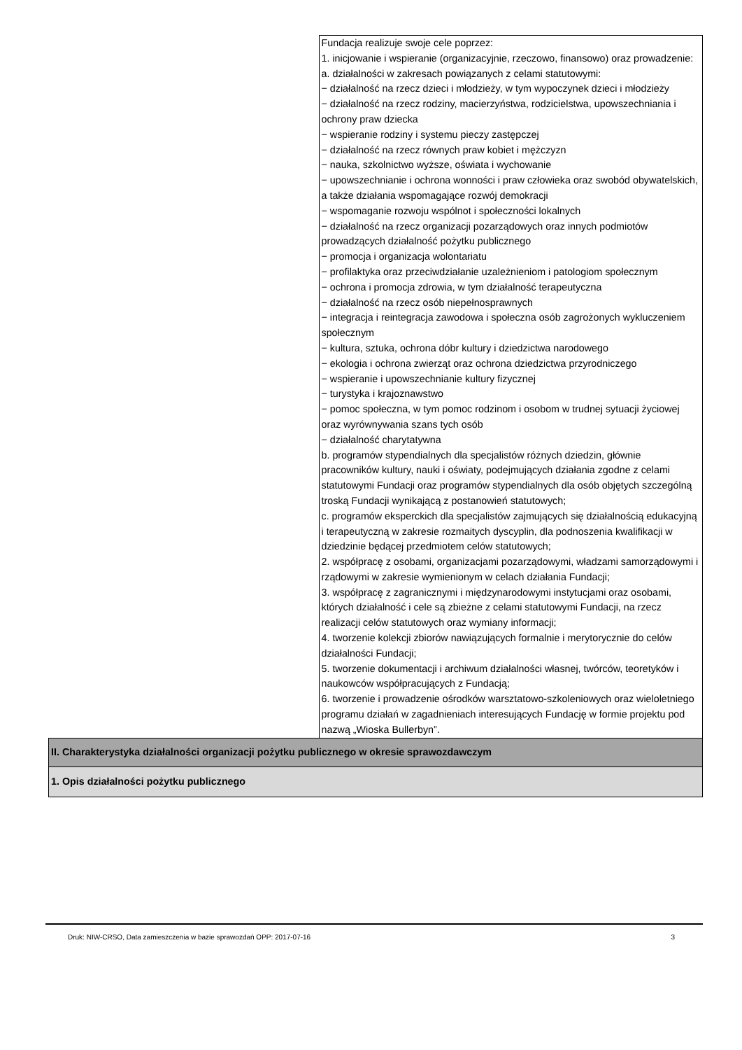| | Fundacja realizuje swoje cele poprzez: 1. inicjowanie i wspieranie (organizacyjnie, rzeczowo, finansowo) oraz prowadzenie: a. działalności w zakresach powiązanych z celami statutowymi: − działalność na rzecz dzieci i młodzieży, w tym wypoczynek dzieci i młodzieży − działalność na rzecz rodziny, macierzyństwa, rodzicielstwa, upowszechniania i ochrony praw dziecka − wspieranie rodziny i systemu pieczy zastępczej − działalność na rzecz równych praw kobiet i mężczyzn − nauka, szkolnictwo wyższe, oświata i wychowanie − upowszechnianie i ochrona wonności i praw człowieka oraz swobód obywatelskich, a także działania wspomagające rozwój demokracji − wspomaganie rozwoju wspólnot i społeczności lokalnych − działalność na rzecz organizacji pozarządowych oraz innych podmiotów prowadzących działalność pożytku publicznego − promocja i organizacja wolontariatu − profilaktyka oraz przeciwdziałanie uzależnieniom i patologiom społecznym − ochrona i promocja zdrowia, w tym działalność terapeutyczna − działalność na rzecz osób niepełnosprawnych − integracja i reintegracja zawodowa i społeczna osób zagrożonych wykluczeniem społecznym − kultura, sztuka, ochrona dóbr kultury i dziedzictwa narodowego − ekologia i ochrona zwierząt oraz ochrona dziedzictwa przyrodniczego − wspieranie i upowszechnianie kultury fizycznej − turystyka i krajoznawstwo − pomoc społeczna, w tym pomoc rodzinom i osobom w trudnej sytuacji życiowej oraz wyrównywania szans tych osób − działalność charytatywna b. programów stypendialnych dla specjalistów różnych dziedzin, głównie pracowników kultury, nauki i oświaty, podejmujących działania zgodne z celami statutowymi Fundacji oraz programów stypendialnych dla osób objętych szczególną troską Fundacji wynikającą z postanowień statutowych; c. programów eksperckich dla specjalistów zajmujących się działalnością edukacyjną i terapeutyczną w zakresie rozmaitych dyscyplin, dla podnoszenia kwalifikacji w dziedzinie będącej przedmiotem celów statutowych; 2. współpracę z osobami, organizacjami pozarządowymi, władzami samorządowymi i rządowymi w zakresie wymienionym w celach działania Fundacji; 3. współpracę z zagranicznymi i międzynarodowymi instytucjami oraz osobami, których działalność i cele są zbieżne z celami statutowymi Fundacji, na rzecz realizacji celów statutowych oraz wymiany informacji; 4. tworzenie kolekcji zbiorów nawiązujących formalnie i merytorycznie do celów działalności Fundacji; 5. tworzenie dokumentacji i archiwum działalności własnej, twórców, teoretyków i naukowców współpracujących z Fundacją; 6. tworzenie i prowadzenie ośrodków warsztatowo-szkoleniowych oraz wieloletniego programu działań w zagadnieniach interesujących Fundację w formie projektu pod nazwą „Wioska Bullerbyn”. |
| II. Charakterystyka działalności organizacji pożytku publicznego w okresie sprawozdawczym | |
| 1. Opis działalności pożytku publicznego | |
Druk: NIW-CRSO, Data zamieszczenia w bazie sprawozdań OPP: 2017-07-16 3